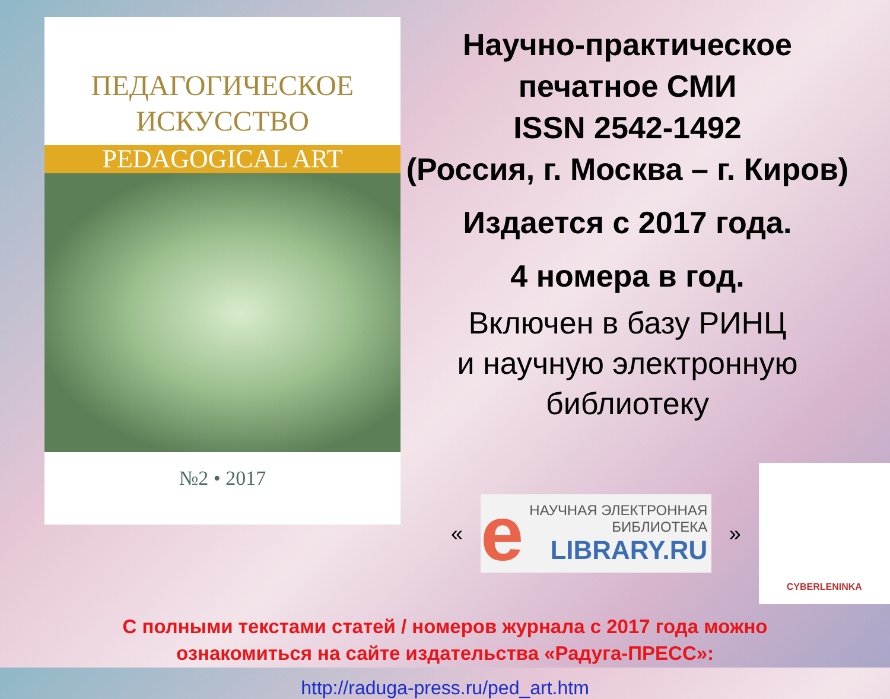ПЕДАГОГИЧЕСКОЕ
ИСКУССТВО
PEDAGOGICAL ART
№2 • 2017
Научно-практическое
печатное СМИ
ISSN 2542-1492
(Россия, г. Москва – г. Киров)
Издается с 2017 года.
4 номера в год.
Включен в базу РИНЦ
и научную электронную
библиотеку
«
e
НАУЧНАЯ ЭЛЕКТРОННАЯ
БИБЛИОТЕКА
LIBRARY.RU
»
CYBERLENINKA
С полными текстами статей / номеров журнала с 2017 года можно
ознакомиться на сайте издательства «Радуга-ПРЕСС»:
http://raduga-press.ru/ped_art.htm